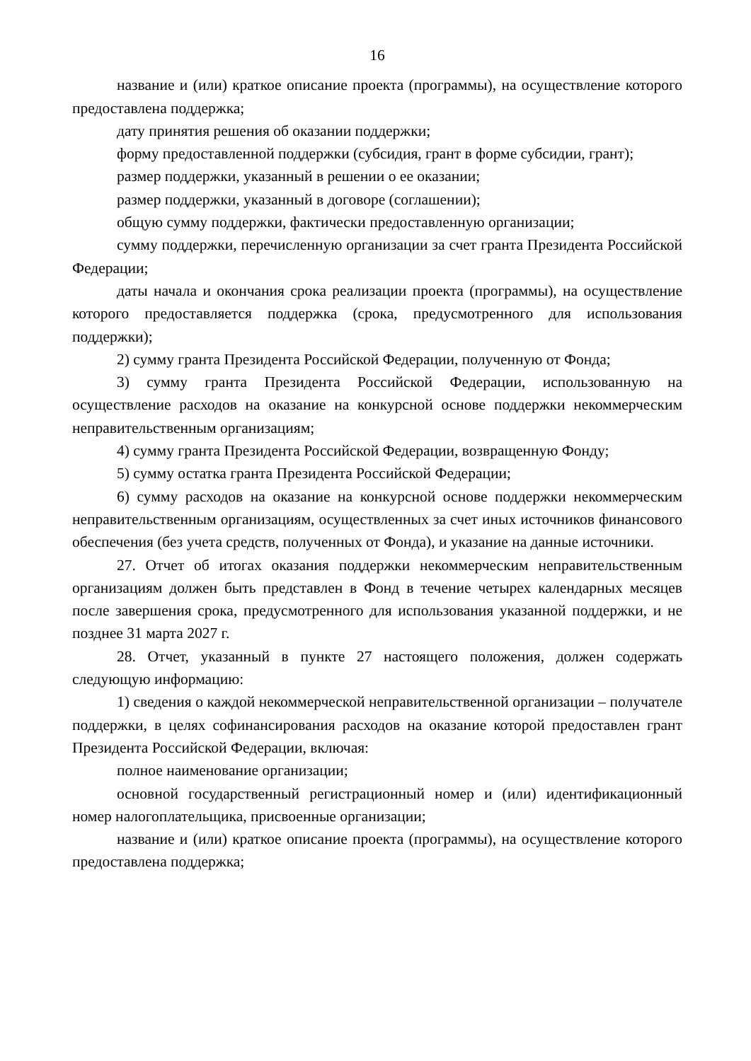16
название и (или) краткое описание проекта (программы), на осуществление которого предоставлена поддержка;
дату принятия решения об оказании поддержки;
форму предоставленной поддержки (субсидия, грант в форме субсидии, грант);
размер поддержки, указанный в решении о ее оказании;
размер поддержки, указанный в договоре (соглашении);
общую сумму поддержки, фактически предоставленную организации;
сумму поддержки, перечисленную организации за счет гранта Президента Российской Федерации;
даты начала и окончания срока реализации проекта (программы), на осуществление которого предоставляется поддержка (срока, предусмотренного для использования поддержки);
2) сумму гранта Президента Российской Федерации, полученную от Фонда;
3) сумму гранта Президента Российской Федерации, использованную на осуществление расходов на оказание на конкурсной основе поддержки некоммерческим неправительственным организациям;
4) сумму гранта Президента Российской Федерации, возвращенную Фонду;
5) сумму остатка гранта Президента Российской Федерации;
6) сумму расходов на оказание на конкурсной основе поддержки некоммерческим неправительственным организациям, осуществленных за счет иных источников финансового обеспечения (без учета средств, полученных от Фонда), и указание на данные источники.
27. Отчет об итогах оказания поддержки некоммерческим неправительственным организациям должен быть представлен в Фонд в течение четырех календарных месяцев после завершения срока, предусмотренного для использования указанной поддержки, и не позднее 31 марта 2027 г.
28. Отчет, указанный в пункте 27 настоящего положения, должен содержать следующую информацию:
1) сведения о каждой некоммерческой неправительственной организации – получателе поддержки, в целях софинансирования расходов на оказание которой предоставлен грант Президента Российской Федерации, включая:
полное наименование организации;
основной государственный регистрационный номер и (или) идентификационный номер налогоплательщика, присвоенные организации;
название и (или) краткое описание проекта (программы), на осуществление которого предоставлена поддержка;